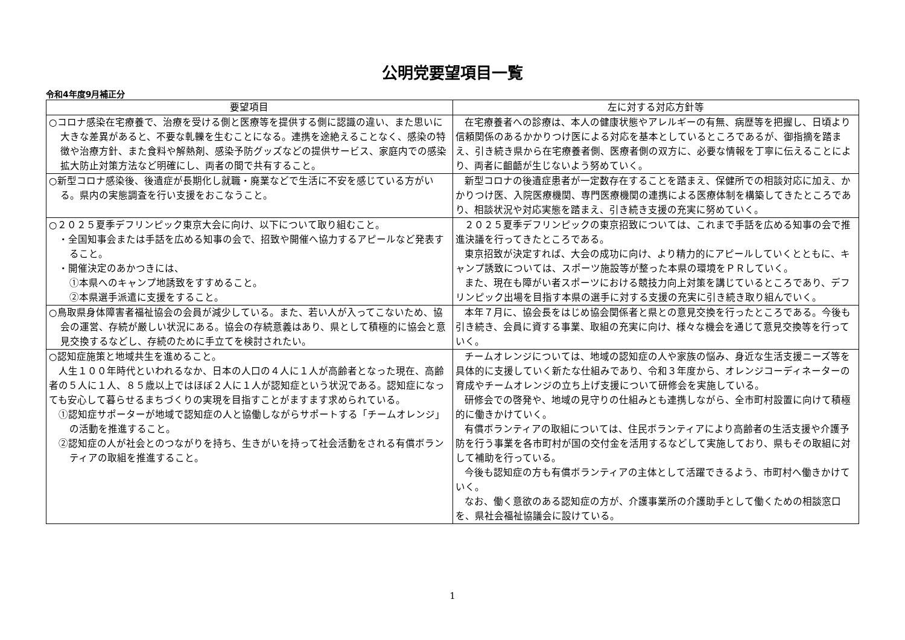公明党要望項目一覧
令和4年度9月補正分
| 要望項目 | 左に対する対応方針等 |
| --- | --- |
| ○コロナ感染在宅療養で、治療を受ける側と医療等を提供する側に認識の違い、また思いに大きな差異があると、不要な軋轢を生むことになる。連携を途絶えることなく、感染の特徴や治療方針、また食料や解熱剤、感染予防グッズなどの提供サービス、家庭内での感染拡大防止対策方法など明確にし、両者の間で共有すること。 | 在宅療養者への診療は、本人の健康状態やアレルギーの有無、病歴等を把握し、日頃より信頼関係のあるかかりつけ医による対応を基本としているところであるが、御指摘を踏まえ、引き続き県から在宅療養者側、医療者側の双方に、必要な情報を丁寧に伝えることにより、両者に齟齬が生じないよう努めていく。 |
| ○新型コロナ感染後、後遺症が長期化し就職・廃業などで生活に不安を感じている方がいる。県内の実態調査を行い支援をおこなうこと。 | 新型コロナの後遺症患者が一定数存在することを踏まえ、保健所での相談対応に加え、かかりつけ医、入院医療機関、専門医療機関の連携による医療体制を構築してきたところであり、相談状況や対応実態を踏まえ、引き続き支援の充実に努めていく。 |
| ○２０２５夏季デフリンピック東京大会に向け、以下について取り組むこと。 ・全国知事会または手話を広める知事の会で、招致や開催へ協力するアピールなど発表すること。 ・開催決定のあかつきには、 ①本県へのキャンプ地誘致をすすめること。 ②本県選手派遣に支援をすること。 | ２０２５夏季デフリンピックの東京招致については、これまで手話を広める知事の会で推進決議を行ってきたところである。 東京招致が決定すれば、大会の成功に向け、より精力的にアピールしていくとともに、キャンプ誘致については、スポーツ施設等が整った本県の環境をＰＲしていく。 また、現在も障がい者スポーツにおける競技力向上対策を講じているところであり、デフリンピック出場を目指す本県の選手に対する支援の充実に引き続き取り組んでいく。 |
| ○鳥取県身体障害者福祉協会の会員が減少している。また、若い人が入ってこないため、協会の運営、存続が厳しい状況にある。協会の存続意義はあり、県として積極的に協会と意見交換するなどし、存続のために手立てを検討されたい。 | 本年７月に、協会長をはじめ協会関係者と県との意見交換を行ったところである。今後も引き続き、会員に資する事業、取組の充実に向け、様々な機会を通じて意見交換等を行っていく。 |
| ○認知症施策と地域共生を進めること。 人生１００年時代といわれるなか、日本の人口の４人に１人が高齢者となった現在、高齢者の５人に１人、８５歳以上ではほぼ２人に１人が認知症という状況である。認知症になっても安心して暮らせるまちづくりの実現を目指すことがますます求められている。 ①認知症サポーターが地域で認知症の人と協働しながらサポートする「チームオレンジ」の活動を推進すること。 ②認知症の人が社会とのつながりを持ち、生きがいを持って社会活動をされる有償ボランティアの取組を推進すること。 | チームオレンジについては、地域の認知症の人や家族の悩み、身近な生活支援ニーズ等を具体的に支援していく新たな仕組みであり、令和３年度から、オレンジコーディネーターの育成やチームオレンジの立ち上げ支援について研修会を実施している。 研修会での啓発や、地域の見守りの仕組みとも連携しながら、全市町村設置に向けて積極的に働きかけていく。 有償ボランティアの取組については、住民ボランティアにより高齢者の生活支援や介護予防を行う事業を各市町村が国の交付金を活用するなどして実施しており、県もその取組に対して補助を行っている。 今後も認知症の方も有償ボランティアの主体として活躍できるよう、市町村へ働きかけていく。 なお、働く意欲のある認知症の方が、介護事業所の介護助手として働くための相談窓口を、県社会福祉協議会に設けている。 |
1